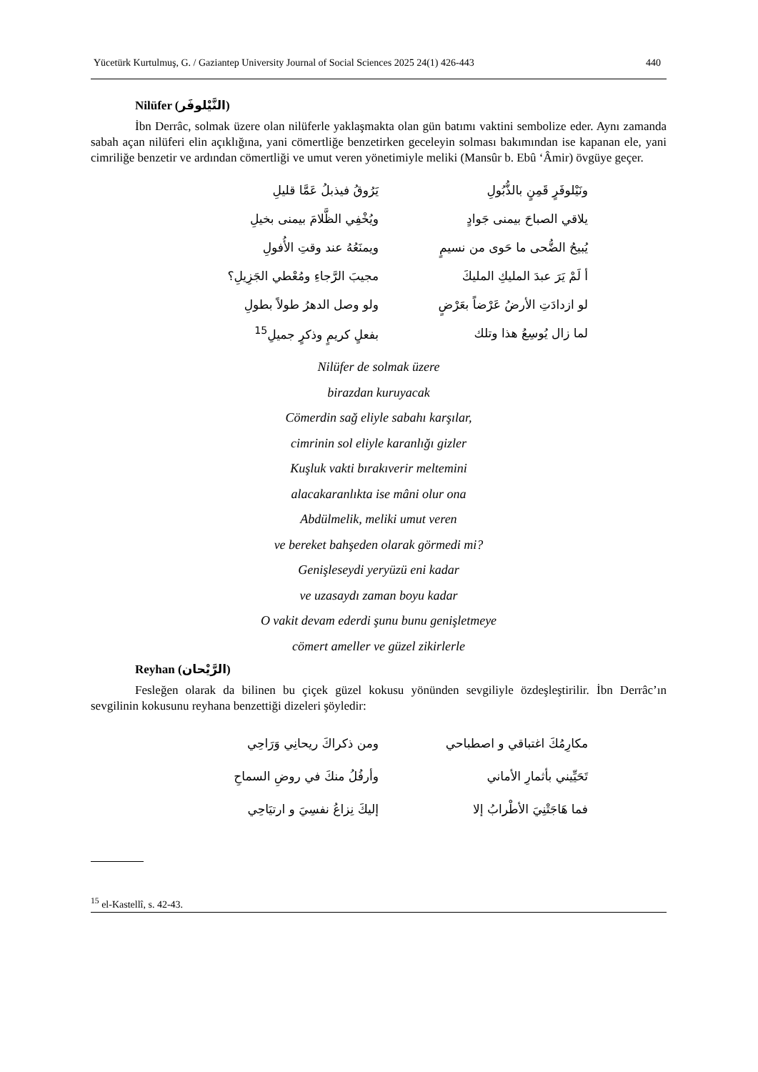Yücetürk Kurtulmuş, G. / Gaziantep University Journal of Social Sciences 2025 24(1) 426-443 440
Nilüfer (النَّيْلوفَر)
İbn Derrâc, solmak üzere olan nilüferle yaklaşmakta olan gün batımı vaktini sembolize eder. Aynı zamanda sabah açan nilüferi elin açıklığına, yani cömertliğe benzetirken geceleyin solması bakımından ise kapanan ele, yani cimriliğe benzetir ve ardından cömertliği ve umut veren yönetimiyle meliki (Mansûr b. Ebû ‘Âmir) övgüye geçer.
ونَيْلوفَرٍ قَمِنٍ بالذُّبُولِ يَرُوقُ فيذبلُ عَمَّا قليلِ
يلاقي الصباحَ بيمنى جَوادٍ ويُخْفِي الظَّلامَ بيمنى بخيلِ
يُبيحُ الضُّحى ما حَوى من نسيمٍ ويمنَعُهُ عند وقتِ الأُفولِ
أ لَمْ يَرَ عبدَ المليكِ المليكَ مجيبَ الرَّجاءِ ومُعْطي الجَزِيلِ؟
لو ازدادَتِ الأرضُ عَرْضاً بعَرْضٍ ولو وصل الدهرُ طولاً بطولِ
لما زال يُوسِعُ هذا وتلك بفعلٍ كريمٍ وذكرٍ جميلِ<sup>15</sup>
Nilüfer de solmak üzere
birazdan kuruyacak
Cömerdin sağ eliyle sabahı karşılar,
cimrinin sol eliyle karanlığı gizler
Kuşluk vakti bırakıverir meltemini
alacakaranlıkta ise mâni olur ona
Abdülmelik, meliki umut veren
ve bereket bahşeden olarak görmedi mi?
Genişleseydi yeryüzü eni kadar
ve uzasaydı zaman boyu kadar
O vakit devam ederdi şunu bunu genişletmeye
cömert ameller ve güzel zikirlerle
Reyhan (الرَّيْحان)
Fesleğen olarak da bilinen bu çiçek güzel kokusu yönünden sevgiliyle özdeşleştirilir. İbn Derrâc’ın sevgilinin kokusunu reyhana benzettiği dizeleri şöyledir:
مكارِمُكَ اغتباقي و اصطباحي ومن ذكراكَ ريحانِي وَرَاحِي
تَحَيِّيني بأثمارِ الأماني وأرفُلُ منكَ في روضِ السماحِ
فما هَاجَتْنِيَ الأطْرابُ إلا إليكَ نِزاعُ نفسِيَ و ارتيَاحِي
<sup>15</sup> el-Kastellî, s. 42-43.